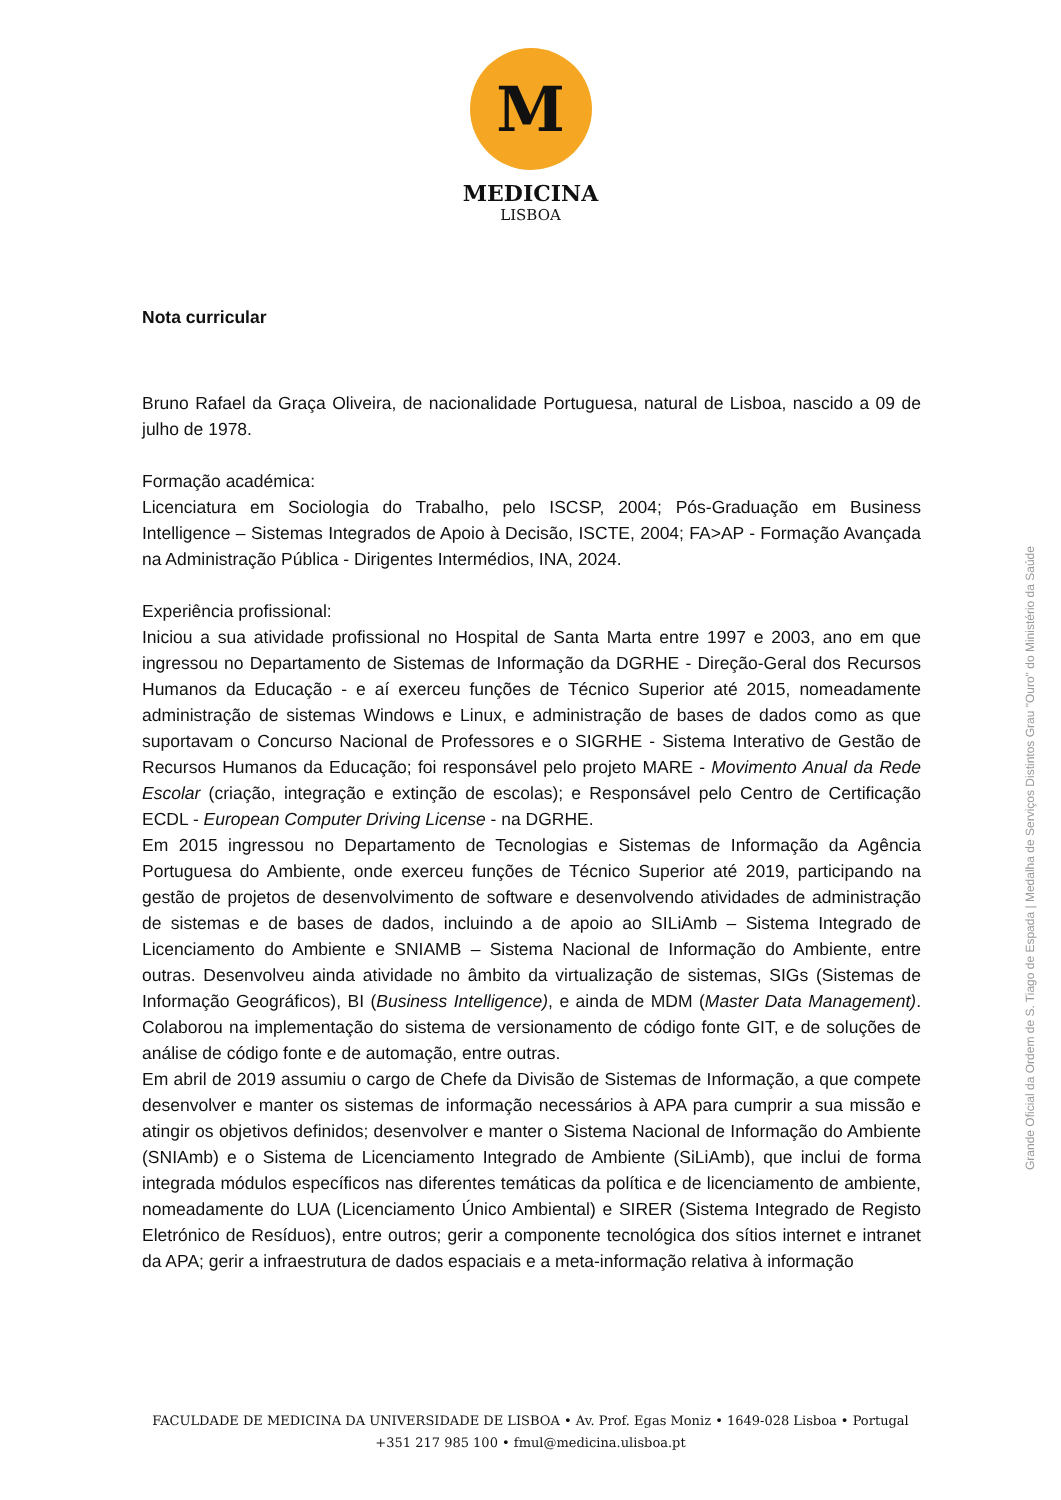M
MEDICINA
LISBOA
Nota curricular
Bruno Rafael da Graça Oliveira, de nacionalidade Portuguesa, natural de Lisboa, nascido a 09 de julho de 1978.
Formação académica:
Licenciatura em Sociologia do Trabalho, pelo ISCSP, 2004; Pós-Graduação em Business Intelligence – Sistemas Integrados de Apoio à Decisão, ISCTE, 2004; FA>AP - Formação Avançada na Administração Pública - Dirigentes Intermédios, INA, 2024.
Experiência profissional:
Iniciou a sua atividade profissional no Hospital de Santa Marta entre 1997 e 2003, ano em que ingressou no Departamento de Sistemas de Informação da DGRHE - Direção-Geral dos Recursos Humanos da Educação - e aí exerceu funções de Técnico Superior até 2015, nomeadamente administração de sistemas Windows e Linux, e administração de bases de dados como as que suportavam o Concurso Nacional de Professores e o SIGRHE - Sistema Interativo de Gestão de Recursos Humanos da Educação; foi responsável pelo projeto MARE - Movimento Anual da Rede Escolar (criação, integração e extinção de escolas); e Responsável pelo Centro de Certificação ECDL - European Computer Driving License - na DGRHE.
Em 2015 ingressou no Departamento de Tecnologias e Sistemas de Informação da Agência Portuguesa do Ambiente, onde exerceu funções de Técnico Superior até 2019, participando na gestão de projetos de desenvolvimento de software e desenvolvendo atividades de administração de sistemas e de bases de dados, incluindo a de apoio ao SILiAmb – Sistema Integrado de Licenciamento do Ambiente e SNIAMB – Sistema Nacional de Informação do Ambiente, entre outras. Desenvolveu ainda atividade no âmbito da virtualização de sistemas, SIGs (Sistemas de Informação Geográficos), BI (Business Intelligence), e ainda de MDM (Master Data Management). Colaborou na implementação do sistema de versionamento de código fonte GIT, e de soluções de análise de código fonte e de automação, entre outras.
Em abril de 2019 assumiu o cargo de Chefe da Divisão de Sistemas de Informação, a que compete desenvolver e manter os sistemas de informação necessários à APA para cumprir a sua missão e atingir os objetivos definidos; desenvolver e manter o Sistema Nacional de Informação do Ambiente (SNIAmb) e o Sistema de Licenciamento Integrado de Ambiente (SiLiAmb), que inclui de forma integrada módulos específicos nas diferentes temáticas da política e de licenciamento de ambiente, nomeadamente do LUA (Licenciamento Único Ambiental) e SIRER (Sistema Integrado de Registo Eletrónico de Resíduos), entre outros; gerir a componente tecnológica dos sítios internet e intranet da APA; gerir a infraestrutura de dados espaciais e a meta-informação relativa à informação
Grande Oficial da Ordem de S. Tiago de Espada | Medalha de Serviços Distintos Grau "Ouro" do Ministério da Saúde
FACULDADE DE MEDICINA DA UNIVERSIDADE DE LISBOA • Av. Prof. Egas Moniz • 1649-028 Lisboa • Portugal
+351 217 985 100 • fmul@medicina.ulisboa.pt